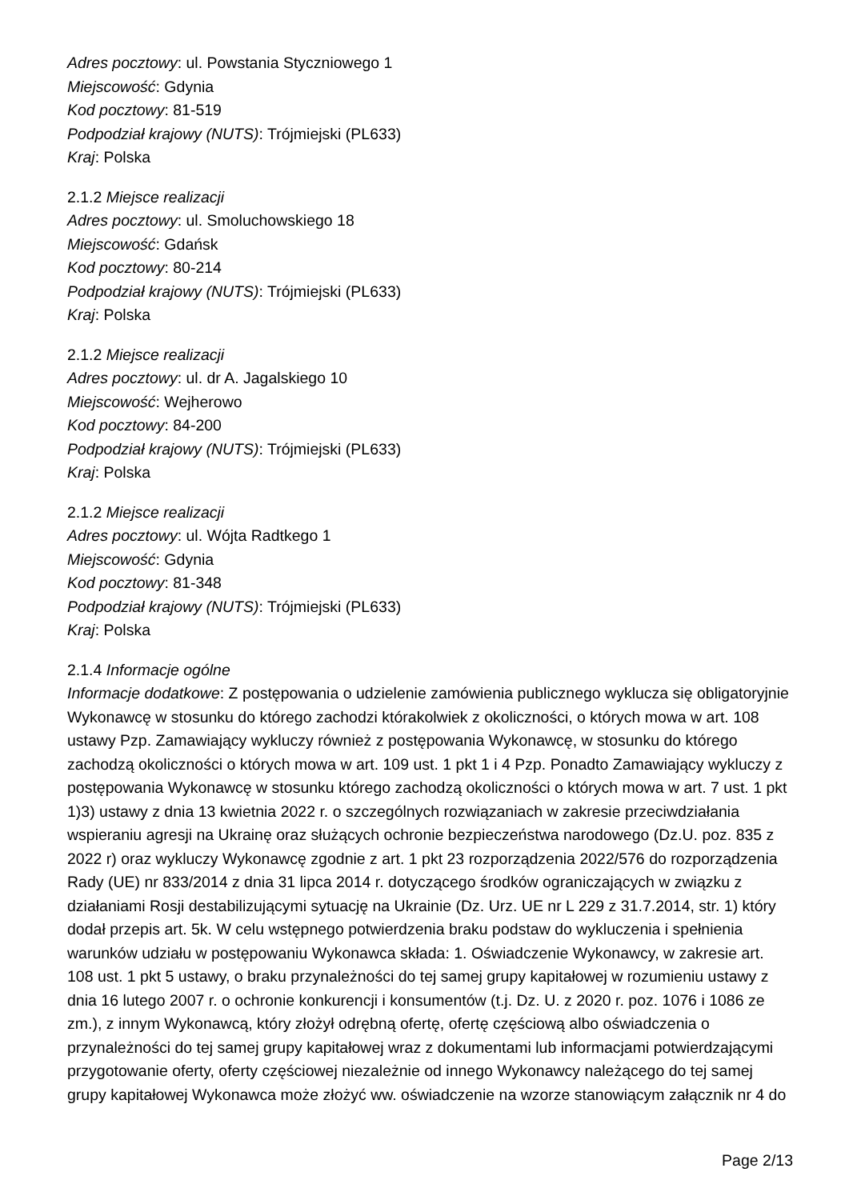Adres pocztowy: ul. Powstania Styczniowego 1
Miejscowość: Gdynia
Kod pocztowy: 81-519
Podpodział krajowy (NUTS): Trójmiejski (PL633)
Kraj: Polska
2.1.2 Miejsce realizacji
Adres pocztowy: ul. Smoluchowskiego 18
Miejscowość: Gdańsk
Kod pocztowy: 80-214
Podpodział krajowy (NUTS): Trójmiejski (PL633)
Kraj: Polska
2.1.2 Miejsce realizacji
Adres pocztowy: ul. dr A. Jagalskiego 10
Miejscowość: Wejherowo
Kod pocztowy: 84-200
Podpodział krajowy (NUTS): Trójmiejski (PL633)
Kraj: Polska
2.1.2 Miejsce realizacji
Adres pocztowy: ul. Wójta Radtkego 1
Miejscowość: Gdynia
Kod pocztowy: 81-348
Podpodział krajowy (NUTS): Trójmiejski (PL633)
Kraj: Polska
2.1.4 Informacje ogólne
Informacje dodatkowe: Z postępowania o udzielenie zamówienia publicznego wyklucza się obligatoryjnie Wykonawcę w stosunku do którego zachodzi którakolwiek z okoliczności, o których mowa w art. 108 ustawy Pzp. Zamawiający wykluczy również z postępowania Wykonawcę, w stosunku do którego zachodzą okoliczności o których mowa w art. 109 ust. 1 pkt 1 i 4 Pzp. Ponadto Zamawiający wykluczy z postępowania Wykonawcę w stosunku którego zachodzą okoliczności o których mowa w art. 7 ust. 1 pkt 1)3) ustawy z dnia 13 kwietnia 2022 r. o szczególnych rozwiązaniach w zakresie przeciwdziałania wspieraniu agresji na Ukrainę oraz służących ochronie bezpieczeństwa narodowego (Dz.U. poz. 835 z 2022 r) oraz wykluczy Wykonawcę zgodnie z art. 1 pkt 23 rozporządzenia 2022/576 do rozporządzenia Rady (UE) nr 833/2014 z dnia 31 lipca 2014 r. dotyczącego środków ograniczających w związku z działaniami Rosji destabilizującymi sytuację na Ukrainie (Dz. Urz. UE nr L 229 z 31.7.2014, str. 1) który dodał przepis art. 5k. W celu wstępnego potwierdzenia braku podstaw do wykluczenia i spełnienia warunków udziału w postępowaniu Wykonawca składa: 1. Oświadczenie Wykonawcy, w zakresie art. 108 ust. 1 pkt 5 ustawy, o braku przynależności do tej samej grupy kapitałowej w rozumieniu ustawy z dnia 16 lutego 2007 r. o ochronie konkurencji i konsumentów (t.j. Dz. U. z 2020 r. poz. 1076 i 1086 ze zm.), z innym Wykonawcą, który złożył odrębną ofertę, ofertę częściową albo oświadczenia o przynależności do tej samej grupy kapitałowej wraz z dokumentami lub informacjami potwierdzającymi przygotowanie oferty, oferty częściowej niezależnie od innego Wykonawcy należącego do tej samej grupy kapitałowej Wykonawca może złożyć ww. oświadczenie na wzorze stanowiącym załącznik nr 4 do
Page 2/13